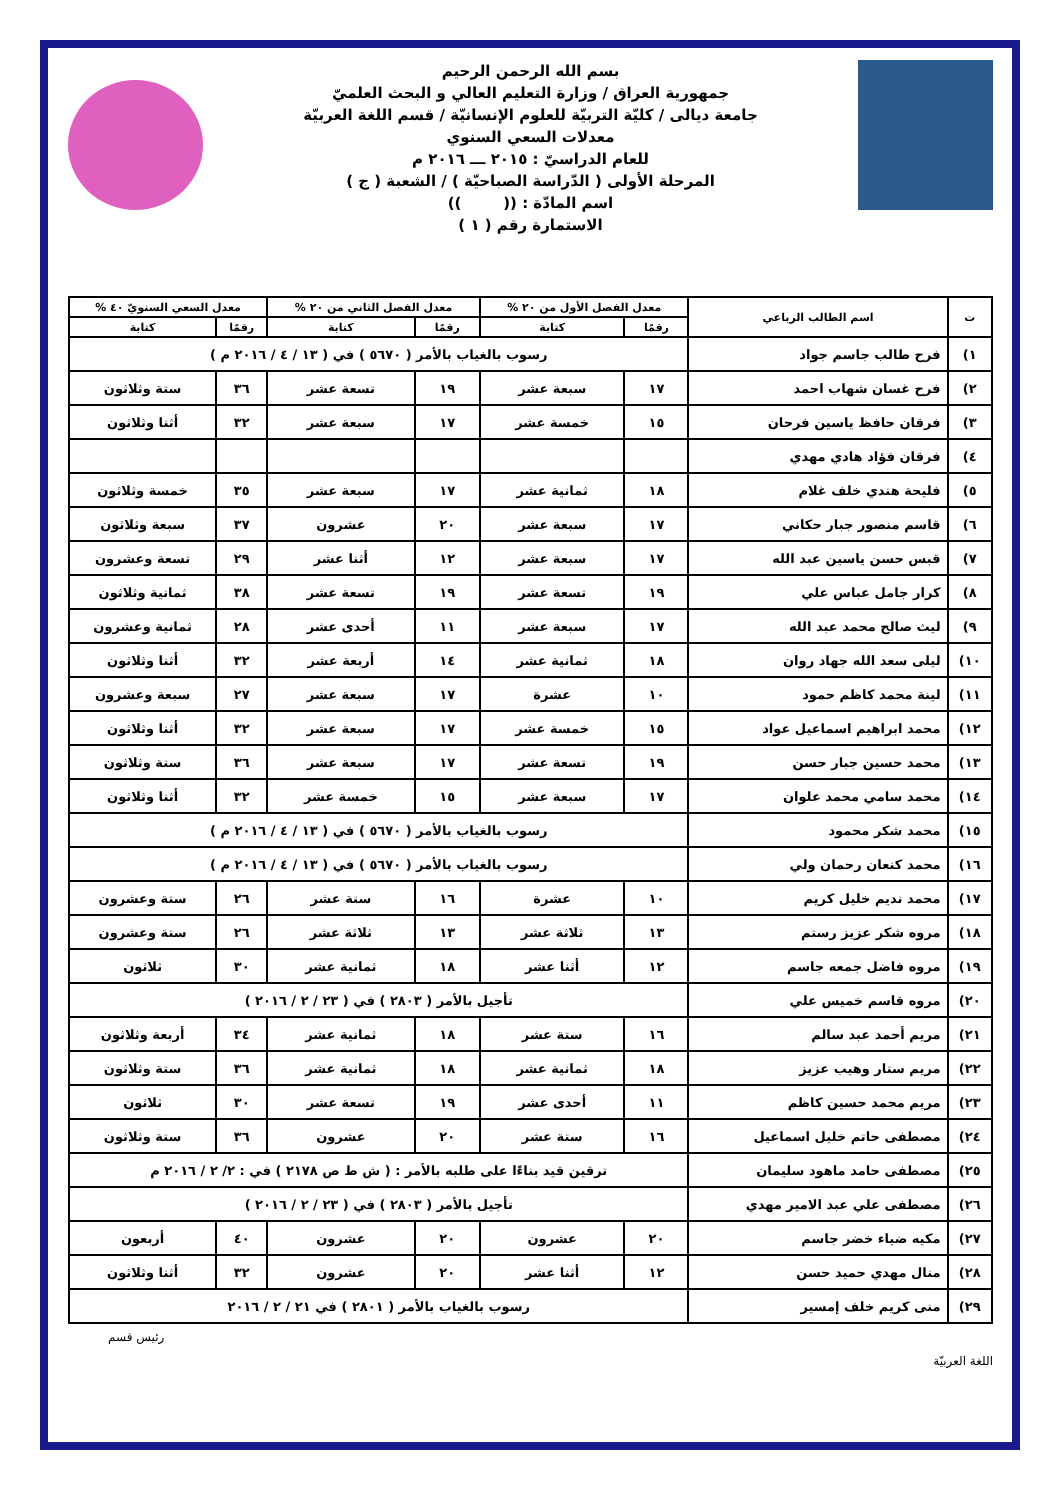بسم الله الرحمن الرحيم
جمهورية العراق / وزارة التعليم العالي و البحث العلميّ
جامعة ديالى / كليّة التربيّة للعلوم الإنسانيّة / قسم اللغة العربيّة
معدلات السعي السنوي
للعام الدراسيّ : ٢٠١٥ ـــ ٢٠١٦ م
المرحلة الأولى ( الدّراسة الصباحيّة ) / الشعبة ( ج )
اسم المادّة : (( ))
الاستمارة رقم ( ١ )
| ت | اسم الطالب الرباعي | معدل الفصل الأول من ٢٠ % | | معدل الفصل الثاني من ٢٠ % | | معدل السعي السنويّ ٤٠ % | |
| --- | --- | --- | --- | --- | --- | --- | --- |
| | | رقمًا | كتابة | رقمًا | كتابة | رقمًا | كتابة |
| ١) | فرح طالب جاسم جواد | رسوب بالغياب بالأمر ( ٥٦٧٠ ) في ( ١٣ / ٤ / ٢٠١٦ م ) | | | | | |
| ٢) | فرح غسان شهاب احمد | ١٧ | سبعة عشر | ١٩ | تسعة عشر | ٣٦ | ستة وثلاثون |
| ٣) | فرقان حافظ ياسين فرحان | ١٥ | خمسة عشر | ١٧ | سبعة عشر | ٣٢ | أثنا وثلاثون |
| ٤) | فرقان فؤاد هادي مهدي | | | | | | |
| ٥) | فليحة هندي خلف غلام | ١٨ | ثمانية عشر | ١٧ | سبعة عشر | ٣٥ | خمسة وثلاثون |
| ٦) | قاسم منصور جبار حكاني | ١٧ | سبعة عشر | ٢٠ | عشرون | ٣٧ | سبعة وثلاثون |
| ٧) | قبس حسن ياسين عبد الله | ١٧ | سبعة عشر | ١٢ | أثنا عشر | ٢٩ | تسعة وعشرون |
| ٨) | كرار جامل عباس علي | ١٩ | تسعة عشر | ١٩ | تسعة عشر | ٣٨ | ثمانية وثلاثون |
| ٩) | ليث صالح محمد عبد الله | ١٧ | سبعة عشر | ١١ | أحدى عشر | ٢٨ | ثمانية وعشرون |
| ١٠) | ليلى سعد الله جهاد روان | ١٨ | ثمانية عشر | ١٤ | أربعة عشر | ٣٢ | أثنا وثلاثون |
| ١١) | لينة محمد كاظم حمود | ١٠ | عشرة | ١٧ | سبعة عشر | ٢٧ | سبعة وعشرون |
| ١٢) | محمد ابراهيم اسماعيل عواد | ١٥ | خمسة عشر | ١٧ | سبعة عشر | ٣٢ | أثنا وثلاثون |
| ١٣) | محمد حسين جبار حسن | ١٩ | تسعة عشر | ١٧ | سبعة عشر | ٣٦ | ستة وثلاثون |
| ١٤) | محمد سامي محمد علوان | ١٧ | سبعة عشر | ١٥ | خمسة عشر | ٣٢ | أثنا وثلاثون |
| ١٥) | محمد شكر محمود | رسوب بالغياب بالأمر ( ٥٦٧٠ ) في ( ١٣ / ٤ / ٢٠١٦ م ) | | | | | |
| ١٦) | محمد كنعان رحمان ولي | رسوب بالغياب بالأمر ( ٥٦٧٠ ) في ( ١٣ / ٤ / ٢٠١٦ م ) | | | | | |
| ١٧) | محمد نديم خليل كريم | ١٠ | عشرة | ١٦ | ستة عشر | ٢٦ | ستة وعشرون |
| ١٨) | مروه شكر عزيز رستم | ١٣ | ثلاثة عشر | ١٣ | ثلاثة عشر | ٢٦ | ستة وعشرون |
| ١٩) | مروه فاضل جمعه جاسم | ١٢ | أثنا عشر | ١٨ | ثمانية عشر | ٣٠ | ثلاثون |
| ٢٠) | مروه قاسم خميس علي | تأجيل بالأمر ( ٢٨٠٣ ) في ( ٢٣ / ٢ / ٢٠١٦ ) | | | | | |
| ٢١) | مريم أحمد عبد سالم | ١٦ | ستة عشر | ١٨ | ثمانية عشر | ٣٤ | أربعة وثلاثون |
| ٢٢) | مريم ستار وهيب عزيز | ١٨ | ثمانية عشر | ١٨ | ثمانية عشر | ٣٦ | ستة وثلاثون |
| ٢٣) | مريم محمد حسين كاظم | ١١ | أحدى عشر | ١٩ | تسعة عشر | ٣٠ | ثلاثون |
| ٢٤) | مصطفى حاتم خليل اسماعيل | ١٦ | ستة عشر | ٢٠ | عشرون | ٣٦ | ستة وثلاثون |
| ٢٥) | مصطفى حامد ماهود سليمان | ترقين قيد بناءًا على طلبه بالأمر : ( ش ط ص ٢١٧٨ ) في : ٢/ ٢ / ٢٠١٦ م | | | | | |
| ٢٦) | مصطفى علي عبد الامير مهدي | تأجيل بالأمر ( ٢٨٠٣ ) في ( ٢٣ / ٢ / ٢٠١٦ ) | | | | | |
| ٢٧) | مكيه ضياء خضر جاسم | ٢٠ | عشرون | ٢٠ | عشرون | ٤٠ | أربعون |
| ٢٨) | منال مهدي حميد حسن | ١٢ | أثنا عشر | ٢٠ | عشرون | ٣٢ | أثنا وثلاثون |
| ٢٩) | منى كريم خلف إمسير | رسوب بالغياب بالأمر ( ٢٨٠١ ) في ٢١ / ٢ / ٢٠١٦ | | | | | |
اللغة العربيّة رئيس قسم